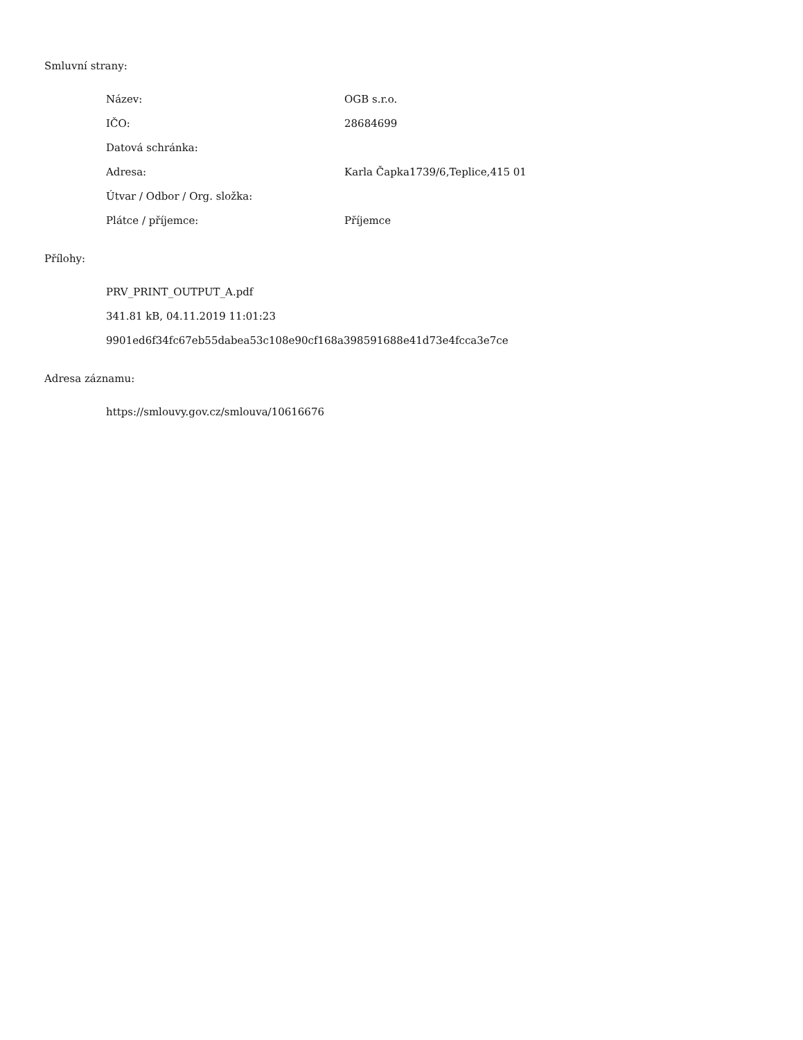Smluvní strany:
| Název: | OGB s.r.o. |
| IČO: | 28684699 |
| Datová schránka: | |
| Adresa: | Karla Čapka1739/6,Teplice,415 01 |
| Útvar / Odbor / Org. složka: | |
| Plátce / příjemce: | Příjemce |
Přílohy:
PRV_PRINT_OUTPUT_A.pdf
341.81 kB, 04.11.2019 11:01:23
9901ed6f34fc67eb55dabea53c108e90cf168a398591688e41d73e4fcca3e7ce
Adresa záznamu:
https://smlouvy.gov.cz/smlouva/10616676